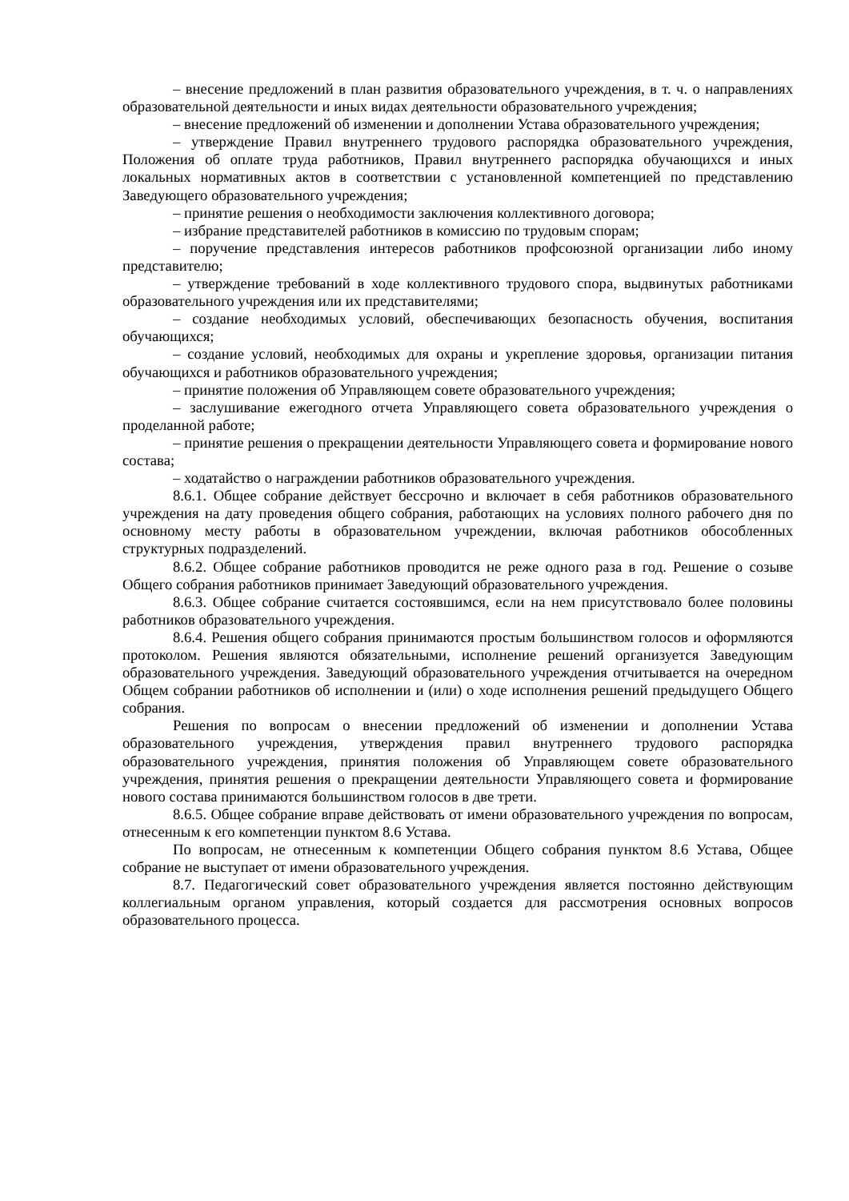– внесение предложений в план развития образовательного учреждения, в т. ч. о направлениях образовательной деятельности и иных видах деятельности образовательного учреждения;
– внесение предложений об изменении и дополнении Устава образовательного учреждения;
– утверждение Правил внутреннего трудового распорядка образовательного учреждения, Положения об оплате труда работников, Правил внутреннего распорядка обучающихся и иных локальных нормативных актов в соответствии с установленной компетенцией по представлению Заведующего образовательного учреждения;
– принятие решения о необходимости заключения коллективного договора;
– избрание представителей работников в комиссию по трудовым спорам;
– поручение представления интересов работников профсоюзной организации либо иному представителю;
– утверждение требований в ходе коллективного трудового спора, выдвинутых работниками образовательного учреждения или их представителями;
– создание необходимых условий, обеспечивающих безопасность обучения, воспитания обучающихся;
– создание условий, необходимых для охраны и укрепление здоровья, организации питания обучающихся и работников образовательного учреждения;
– принятие положения об Управляющем совете образовательного учреждения;
– заслушивание ежегодного отчета Управляющего совета образовательного учреждения о проделанной работе;
– принятие решения о прекращении деятельности Управляющего совета и формирование нового состава;
– ходатайство о награждении работников образовательного учреждения.
8.6.1. Общее собрание действует бессрочно и включает в себя работников образовательного учреждения на дату проведения общего собрания, работающих на условиях полного рабочего дня по основному месту работы в образовательном учреждении, включая работников обособленных структурных подразделений.
8.6.2. Общее собрание работников проводится не реже одного раза в год. Решение о созыве Общего собрания работников принимает Заведующий образовательного учреждения.
8.6.3. Общее собрание считается состоявшимся, если на нем присутствовало более половины работников образовательного учреждения.
8.6.4. Решения общего собрания принимаются простым большинством голосов и оформляются протоколом. Решения являются обязательными, исполнение решений организуется Заведующим образовательного учреждения. Заведующий образовательного учреждения отчитывается на очередном Общем собрании работников об исполнении и (или) о ходе исполнения решений предыдущего Общего собрания.
Решения по вопросам о внесении предложений об изменении и дополнении Устава образовательного учреждения, утверждения правил внутреннего трудового распорядка образовательного учреждения, принятия положения об Управляющем совете образовательного учреждения, принятия решения о прекращении деятельности Управляющего совета и формирование нового состава принимаются большинством голосов в две трети.
8.6.5. Общее собрание вправе действовать от имени образовательного учреждения по вопросам, отнесенным к его компетенции пунктом 8.6 Устава.
По вопросам, не отнесенным к компетенции Общего собрания пунктом 8.6 Устава, Общее собрание не выступает от имени образовательного учреждения.
8.7. Педагогический совет образовательного учреждения является постоянно действующим коллегиальным органом управления, который создается для рассмотрения основных вопросов образовательного процесса.